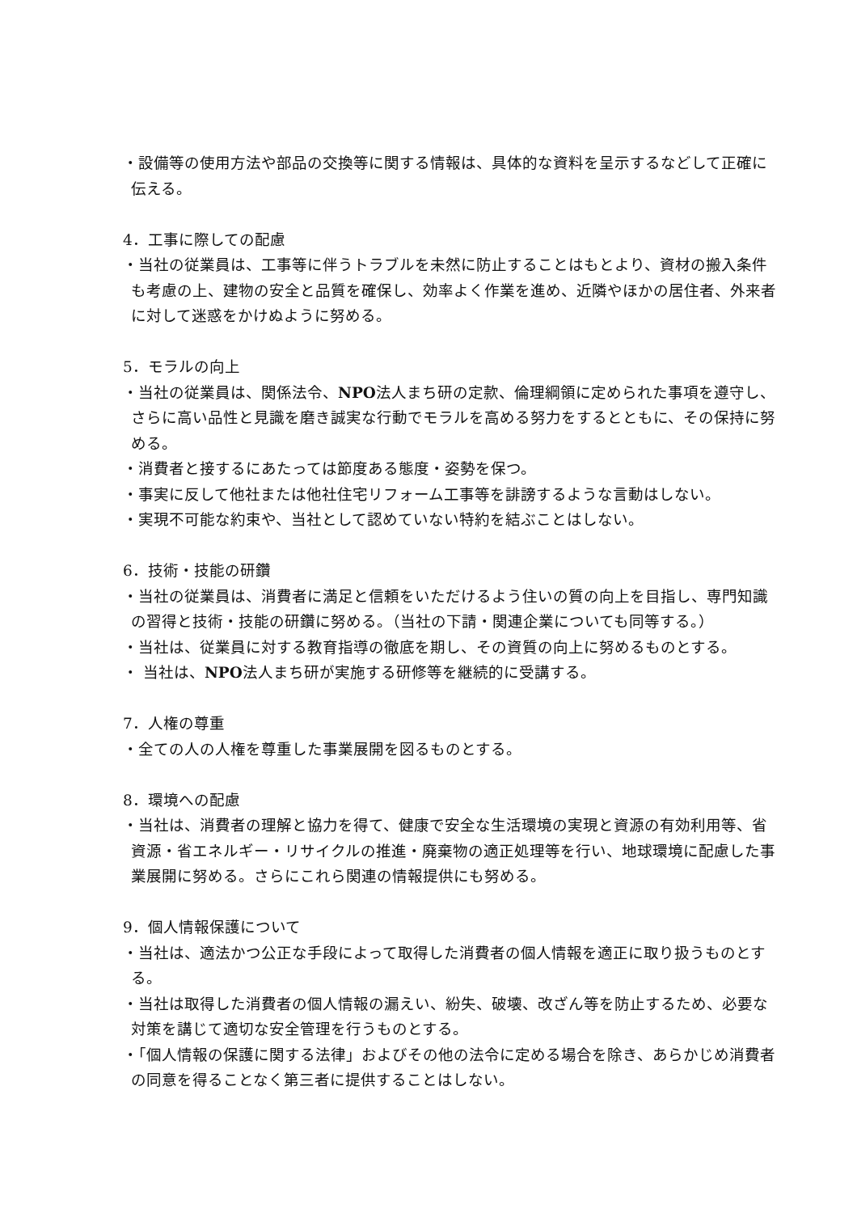・設備等の使用方法や部品の交換等に関する情報は、具体的な資料を呈示するなどして正確に伝える。
4．工事に際しての配慮
・当社の従業員は、工事等に伴うトラブルを未然に防止することはもとより、資材の搬入条件も考慮の上、建物の安全と品質を確保し、効率よく作業を進め、近隣やほかの居住者、外来者に対して迷惑をかけぬように努める。
5．モラルの向上
・当社の従業員は、関係法令、NPO法人まち研の定款、倫理綱領に定められた事項を遵守し、さらに高い品性と見識を磨き誠実な行動でモラルを高める努力をするとともに、その保持に努める。
・消費者と接するにあたっては節度ある態度・姿勢を保つ。
・事実に反して他社または他社住宅リフォーム工事等を誹謗するような言動はしない。
・実現不可能な約束や、当社として認めていない特約を結ぶことはしない。
6．技術・技能の研鑽
・当社の従業員は、消費者に満足と信頼をいただけるよう住いの質の向上を目指し、専門知識の習得と技術・技能の研鑽に努める。（当社の下請・関連企業についても同等する。）
・当社は、従業員に対する教育指導の徹底を期し、その資質の向上に努めるものとする。
・ 当社は、NPO法人まち研が実施する研修等を継続的に受講する。
7．人権の尊重
・全ての人の人権を尊重した事業展開を図るものとする。
8．環境への配慮
・当社は、消費者の理解と協力を得て、健康で安全な生活環境の実現と資源の有効利用等、省資源・省エネルギー・リサイクルの推進・廃棄物の適正処理等を行い、地球環境に配慮した事業展開に努める。さらにこれら関連の情報提供にも努める。
9．個人情報保護について
・当社は、適法かつ公正な手段によって取得した消費者の個人情報を適正に取り扱うものとする。
・当社は取得した消費者の個人情報の漏えい、紛失、破壊、改ざん等を防止するため、必要な対策を講じて適切な安全管理を行うものとする。
・「個人情報の保護に関する法律」およびその他の法令に定める場合を除き、あらかじめ消費者の同意を得ることなく第三者に提供することはしない。